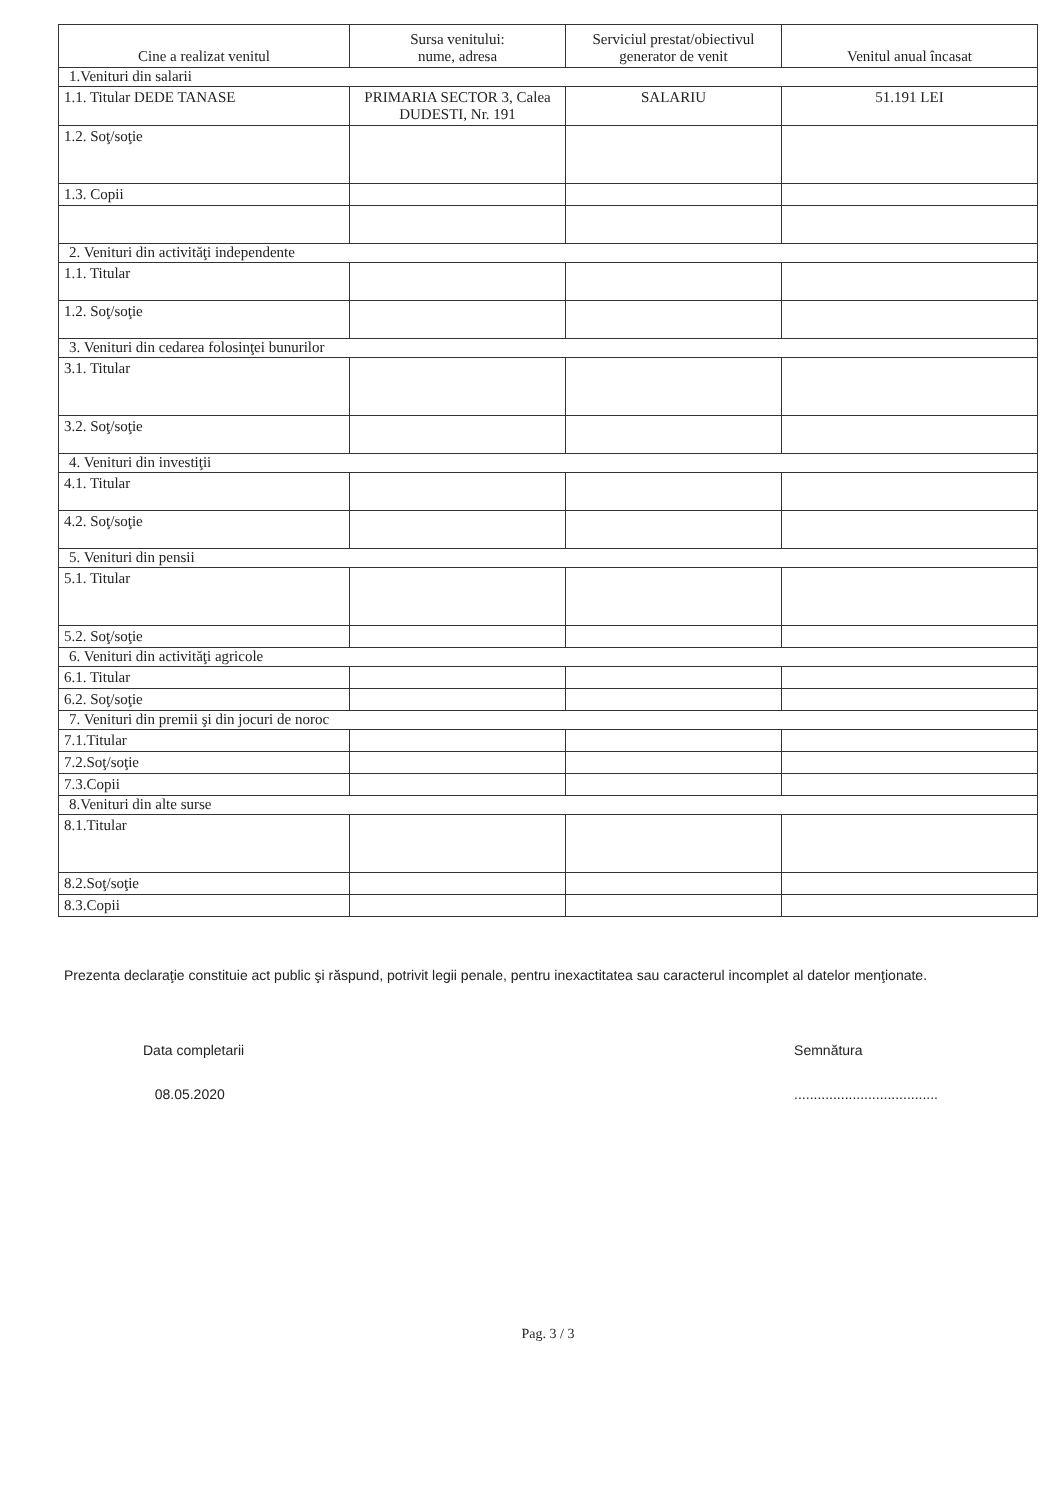| Cine a realizat venitul | Sursa venitului: nume, adresa | Serviciul prestat/obiectivul generator de venit | Venitul anual încasat |
| --- | --- | --- | --- |
| 1.Venituri din salarii | | | |
| 1.1. Titular DEDE TANASE | PRIMARIA SECTOR 3, Calea DUDESTI, Nr. 191 | SALARIU | 51.191 LEI |
| 1.2. Soţ/soţie | | | |
| 1.3. Copii | | | |
| 2. Venituri din activităţi independente | | | |
| 1.1. Titular | | | |
| 1.2. Soţ/soţie | | | |
| 3. Venituri din cedarea folosinţei bunurilor | | | |
| 3.1. Titular | | | |
| 3.2. Soţ/soţie | | | |
| 4. Venituri din investiţii | | | |
| 4.1. Titular | | | |
| 4.2. Soţ/soţie | | | |
| 5. Venituri din pensii | | | |
| 5.1. Titular | | | |
| 5.2. Soţ/soţie | | | |
| 6. Venituri din activităţi agricole | | | |
| 6.1. Titular | | | |
| 6.2. Soţ/soţie | | | |
| 7. Venituri din premii şi din jocuri de noroc | | | |
| 7.1.Titular | | | |
| 7.2.Soţ/soţie | | | |
| 7.3.Copii | | | |
| 8.Venituri din alte surse | | | |
| 8.1.Titular | | | |
| 8.2.Soţ/soţie | | | |
| 8.3.Copii | | | |
Prezenta declaraţie constituie act public şi răspund, potrivit legii penale, pentru inexactitatea sau caracterul incomplet al datelor menţionate.
Data completarii
08.05.2020
Semnătura
.....................................
Pag. 3 / 3